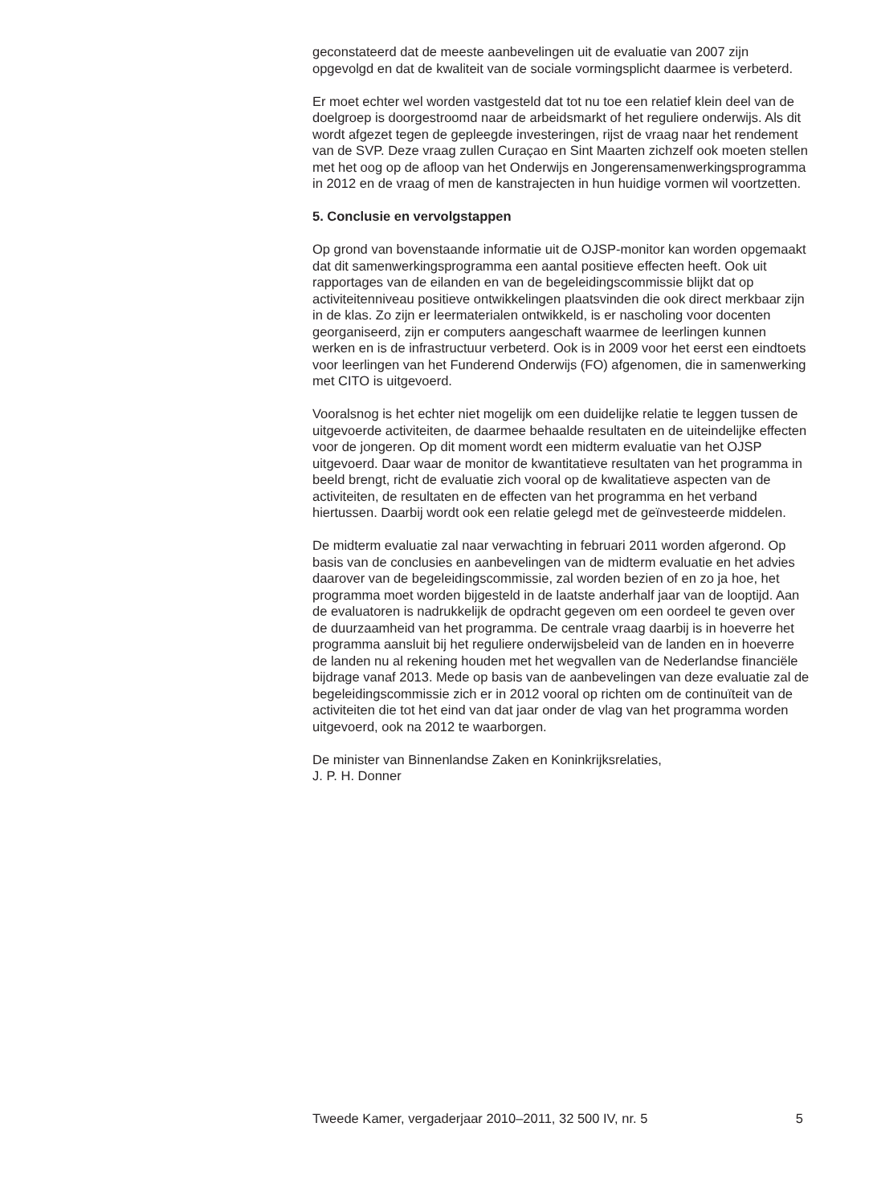geconstateerd dat de meeste aanbevelingen uit de evaluatie van 2007 zijn opgevolgd en dat de kwaliteit van de sociale vormingsplicht daarmee is verbeterd.
Er moet echter wel worden vastgesteld dat tot nu toe een relatief klein deel van de doelgroep is doorgestroomd naar de arbeidsmarkt of het reguliere onderwijs. Als dit wordt afgezet tegen de gepleegde investeringen, rijst de vraag naar het rendement van de SVP. Deze vraag zullen Curaçao en Sint Maarten zichzelf ook moeten stellen met het oog op de afloop van het Onderwijs en Jongerensamenwerkingsprogramma in 2012 en de vraag of men de kanstrajecten in hun huidige vormen wil voortzetten.
5. Conclusie en vervolgstappen
Op grond van bovenstaande informatie uit de OJSP-monitor kan worden opgemaakt dat dit samenwerkingsprogramma een aantal positieve effecten heeft. Ook uit rapportages van de eilanden en van de begeleidingscommissie blijkt dat op activiteitenniveau positieve ontwikkelingen plaatsvinden die ook direct merkbaar zijn in de klas. Zo zijn er leermaterialen ontwikkeld, is er nascholing voor docenten georganiseerd, zijn er computers aangeschaft waarmee de leerlingen kunnen werken en is de infrastructuur verbeterd. Ook is in 2009 voor het eerst een eindtoets voor leerlingen van het Funderend Onderwijs (FO) afgenomen, die in samenwerking met CITO is uitgevoerd.
Vooralsnog is het echter niet mogelijk om een duidelijke relatie te leggen tussen de uitgevoerde activiteiten, de daarmee behaalde resultaten en de uiteindelijke effecten voor de jongeren. Op dit moment wordt een midterm evaluatie van het OJSP uitgevoerd. Daar waar de monitor de kwantitatieve resultaten van het programma in beeld brengt, richt de evaluatie zich vooral op de kwalitatieve aspecten van de activiteiten, de resultaten en de effecten van het programma en het verband hiertussen. Daarbij wordt ook een relatie gelegd met de geïnvesteerde middelen.
De midterm evaluatie zal naar verwachting in februari 2011 worden afgerond. Op basis van de conclusies en aanbevelingen van de midterm evaluatie en het advies daarover van de begeleidingscommissie, zal worden bezien of en zo ja hoe, het programma moet worden bijgesteld in de laatste anderhalf jaar van de looptijd. Aan de evaluatoren is nadrukkelijk de opdracht gegeven om een oordeel te geven over de duurzaamheid van het programma. De centrale vraag daarbij is in hoeverre het programma aansluit bij het reguliere onderwijsbeleid van de landen en in hoeverre de landen nu al rekening houden met het wegvallen van de Nederlandse financiële bijdrage vanaf 2013. Mede op basis van de aanbevelingen van deze evaluatie zal de begeleidingscommissie zich er in 2012 vooral op richten om de continuïteit van de activiteiten die tot het eind van dat jaar onder de vlag van het programma worden uitgevoerd, ook na 2012 te waarborgen.
De minister van Binnenlandse Zaken en Koninkrijksrelaties,
J. P. H. Donner
Tweede Kamer, vergaderjaar 2010–2011, 32 500 IV, nr. 5 5